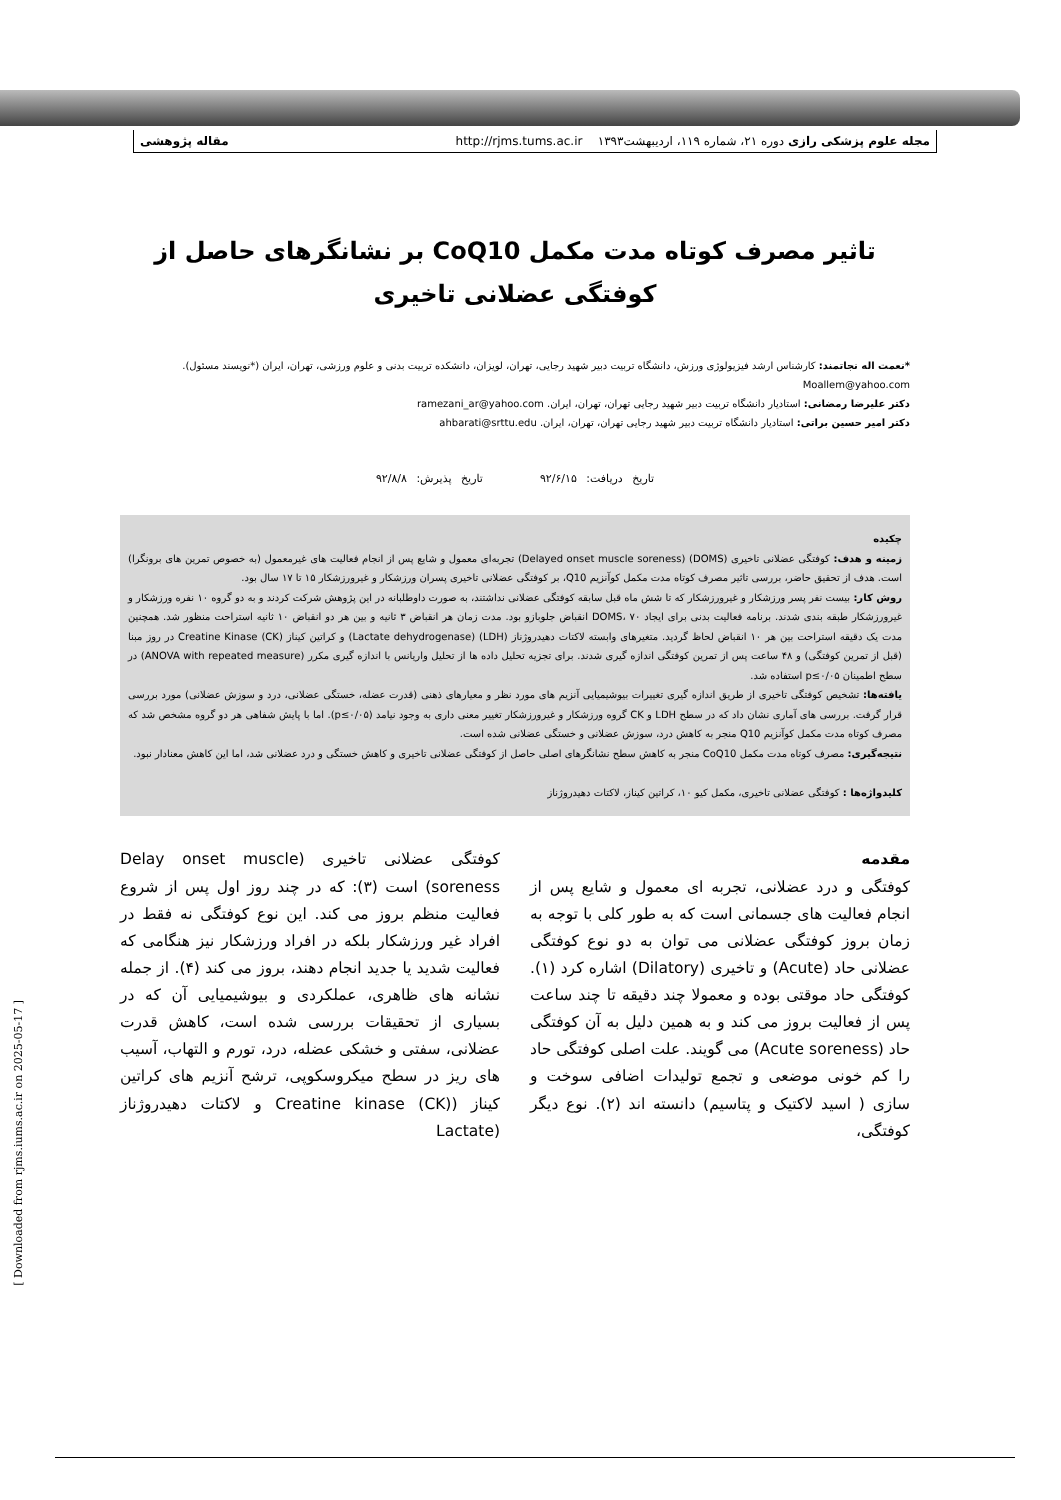مجله علوم پزشکی رازی دوره ۲۱، شماره ۱۱۹، اردیبهشت۱۳۹۳ http://rjms.tums.ac.ir مقاله پژوهشی
[ Downloaded from rjms.iums.ac.ir on 2025-05-17 ]
تاثیر مصرف کوتاه مدت مکمل CoQ10 بر نشانگرهای حاصل از کوفتگی عضلانی تاخیری
*نعمت اله نجاتمند: کارشناس ارشد فیزیولوژی ورزش، دانشگاه تربیت دبیر شهید رجایی، تهران، لویزان، دانشکده تربیت بدنی و علوم ورزشی، تهران، ایران (*نویسند مسئول). Moallem@yahoo.com
دکتر علیرضا رمضانی: استادیار دانشگاه تربیت دبیر شهید رجایی تهران، تهران، ایران. ramezani_ar@yahoo.com
دکتر امیر حسین براتی: استادیار دانشگاه تربیت دبیر شهید رجایی تهران، تهران، ایران. ahbarati@srttu.edu
تاریخ دریافت: ۹۲/۶/۱۵ تاریخ پذیرش: ۹۲/۸/۸
چکیده
زمینه و هدف: کوفتگی عضلانی تاخیری (DOMS) (Delayed onset muscle soreness) تجربه‌ای معمول و شایع پس از انجام فعالیت های غیرمعمول (به خصوص تمرین های برونگرا) است. هدف از تحقیق حاضر، بررسی تاثیر مصرف کوتاه مدت مکمل کوآنزیم Q10، بر کوفتگی عضلانی تاخیری پسران ورزشکار و غیرورزشکار ۱۵ تا ۱۷ سال بود.
روش کار: بیست نفر پسر ورزشکار و غیرورزشکار که تا شش ماه قبل سابقه کوفتگی عضلانی نداشتند، به صورت داوطلبانه در این پژوهش شرکت کردند و به دو گروه ۱۰ نفره ورزشکار و غیرورزشکار طبقه بندی شدند. برنامه فعالیت بدنی برای ایجاد DOMS، ۷۰ انقباض جلوبازو بود. مدت زمان هر انقباض ۳ ثانیه و بین هر دو انقباض ۱۰ ثانیه استراحت منظور شد. همچنین مدت یک دقیقه استراحت بین هر ۱۰ انقباض لحاظ گردید. متغیرهای وابسته لاکتات دهیدروژناز (LDH) (Lactate dehydrogenase) و کراتین کیناز Creatine Kinase (CK) در روز مبنا (قبل از تمرین کوفتگی) و ۴۸ ساعت پس از تمرین کوفتگی اندازه گیری شدند. برای تجزیه تحلیل داده ها از تحلیل واریانس با اندازه گیری مکرر (ANOVA with repeated measure) در سطح اطمینان p≤۰/۰۵ استفاده شد.
یافته‌ها: تشخیص کوفتگی تاخیری از طریق اندازه گیری تغییرات بیوشیمیایی آنزیم های مورد نظر و معیارهای ذهنی (قدرت عضله، خستگی عضلانی، درد و سوزش عضلانی) مورد بررسی قرار گرفت. بررسی های آماری نشان داد که در سطح LDH و CK گروه ورزشکار و غیرورزشکار تغییر معنی داری به وجود نیامد (p≤۰/۰۵). اما با پایش شفاهی هر دو گروه مشخص شد که مصرف کوتاه مدت مکمل کوآنزیم Q10 منجر به کاهش درد، سوزش عضلانی و خستگی عضلانی شده است.
نتیجه‌گیری: مصرف کوتاه مدت مکمل CoQ10 منجر به کاهش سطح نشانگرهای اصلی حاصل از کوفتگی عضلانی تاخیری و کاهش خستگی و درد عضلانی شد، اما این کاهش معنادار نبود.
کلیدواژه‌ها : کوفتگی عضلانی تاخیری، مکمل کیو ۱۰، کراتین کیناز، لاکتات دهیدروژناز
مقدمه
کوفتگی و درد عضلانی، تجربه ای معمول و شایع پس از انجام فعالیت های جسمانی است که به طور کلی با توجه به زمان بروز کوفتگی عضلانی می توان به دو نوع کوفتگی عضلانی حاد (Acute) و تاخیری (Dilatory) اشاره کرد (۱). کوفتگی حاد موقتی بوده و معمولا چند دقیقه تا چند ساعت پس از فعالیت بروز می کند و به همین دلیل به آن کوفتگی حاد (Acute soreness) می گویند. علت اصلی کوفتگی حاد را کم خونی موضعی و تجمع تولیدات اضافی سوخت و سازی ( اسید لاکتیک و پتاسیم) دانسته اند (۲). نوع دیگر کوفتگی،
کوفتگی عضلانی تاخیری (Delay onset muscle soreness) است (۳): که در چند روز اول پس از شروع فعالیت منظم بروز می کند. این نوع کوفتگی نه فقط در افراد غیر ورزشکار بلکه در افراد ورزشکار نیز هنگامی که فعالیت شدید یا جدید انجام دهند، بروز می کند (۴). از جمله نشانه های ظاهری، عملکردی و بیوشیمیایی آن که در بسیاری از تحقیقات بررسی شده است، کاهش قدرت عضلانی، سفتی و خشکی عضله، درد، تورم و التهاب، آسیب های ریز در سطح میکروسکوپی، ترشح آنزیم های کراتین کیناز (Creatine kinase (CK) و لاکتات دهیدروژناز (Lactate